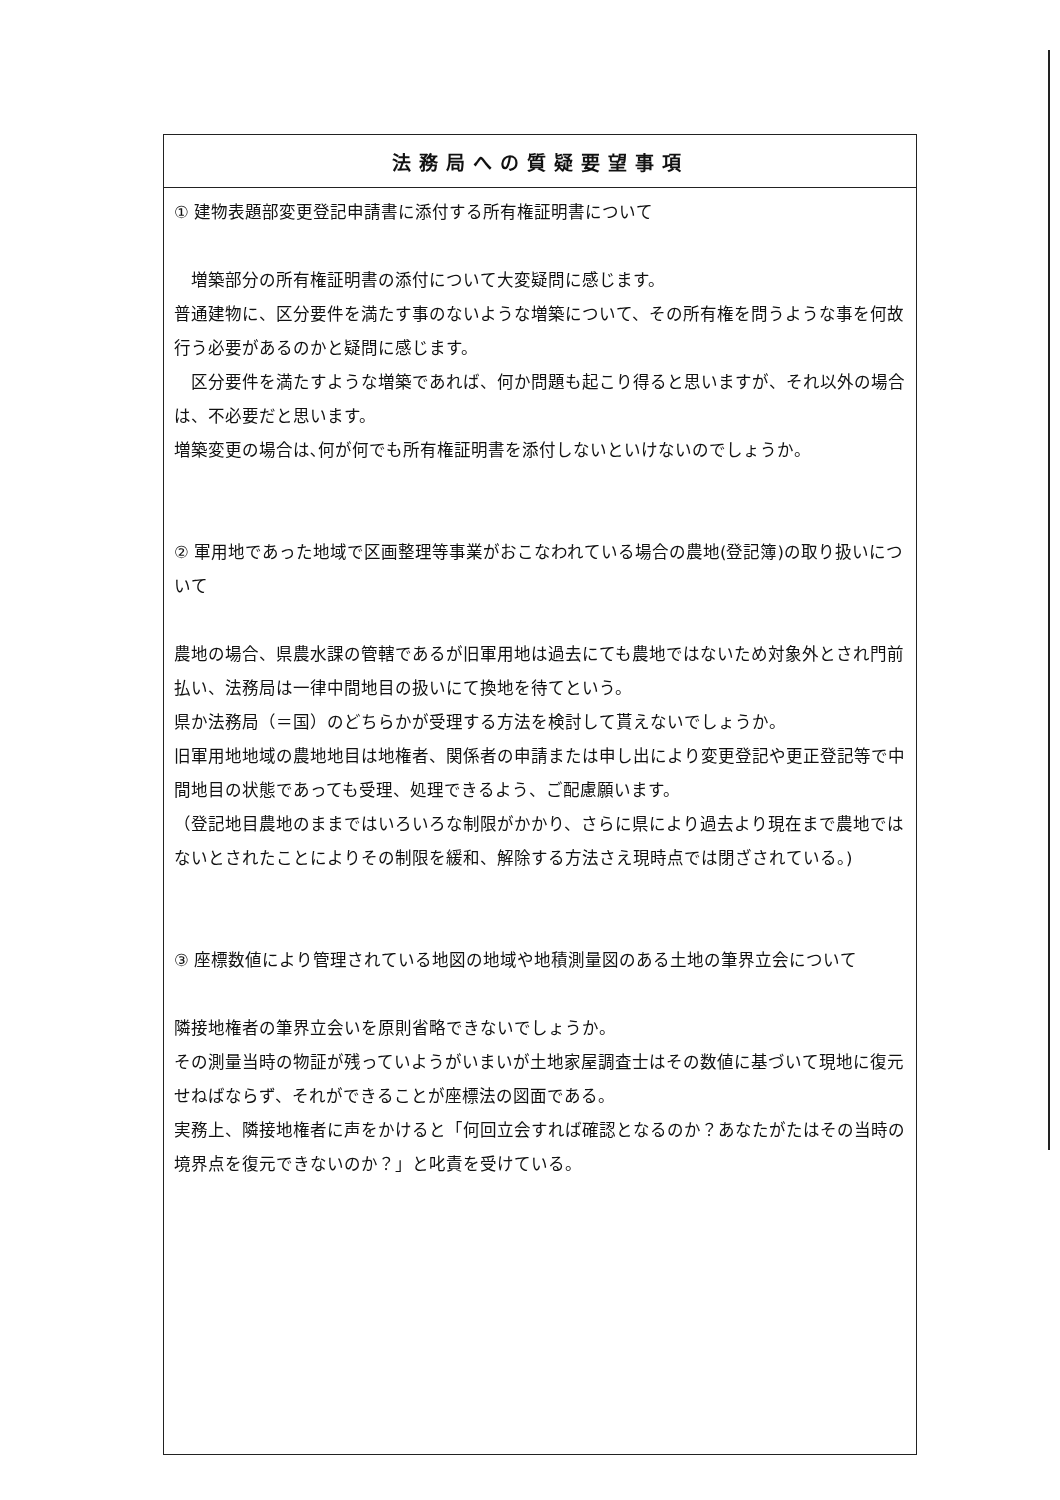| 法務局への質疑要望事項 |
| --- |
| ① 建物表題部変更登記申請書に添付する所有権証明書について 増築部分の所有権証明書の添付について大変疑問に感じます。 普通建物に、区分要件を満たす事のないような増築について、その所有権を問うような事を何故行う必要があるのかと疑問に感じます。 区分要件を満たすような増築であれば、何か問題も起こり得ると思いますが、それ以外の場合は、不必要だと思います。 増築変更の場合は､何が何でも所有権証明書を添付しないといけないのでしょうか。 ② 軍用地であった地域で区画整理等事業がおこなわれている場合の農地(登記簿)の取り扱いについて 農地の場合、県農水課の管轄であるが旧軍用地は過去にても農地ではないため対象外とされ門前払い、法務局は一律中間地目の扱いにて換地を待てという。 県か法務局（＝国）のどちらかが受理する方法を検討して貰えないでしょうか。 旧軍用地地域の農地地目は地権者、関係者の申請または申し出により変更登記や更正登記等で中間地目の状態であっても受理、処理できるよう、ご配慮願います。 （登記地目農地のままではいろいろな制限がかかり、さらに県により過去より現在まで農地ではないとされたことによりその制限を緩和、解除する方法さえ現時点では閉ざされている。) ③ 座標数値により管理されている地図の地域や地積測量図のある土地の筆界立会について 隣接地権者の筆界立会いを原則省略できないでしょうか。 その測量当時の物証が残っていようがいまいが土地家屋調査士はその数値に基づいて現地に復元せねばならず、それができることが座標法の図面である。 実務上、隣接地権者に声をかけると「何回立会すれば確認となるのか？あなたがたはその当時の境界点を復元できないのか？」と叱責を受けている。 |